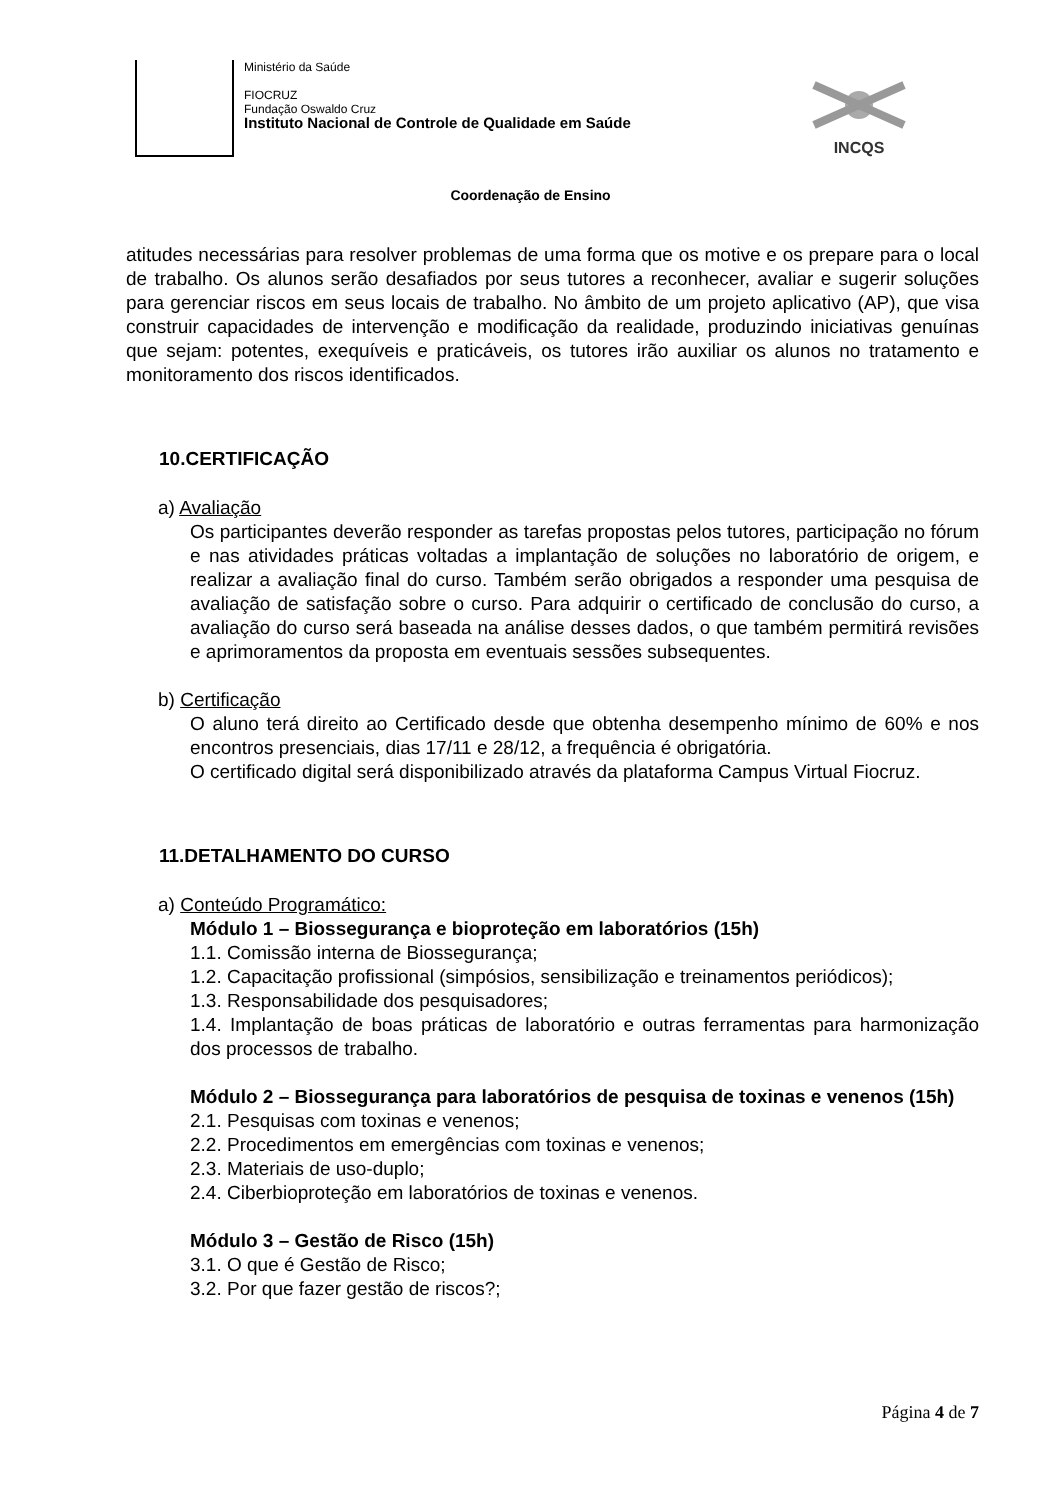Ministério da Saúde
FIOCRUZ
Fundação Oswaldo Cruz
Instituto Nacional de Controle de Qualidade em Saúde
INCQS
Coordenação de Ensino
atitudes necessárias para resolver problemas de uma forma que os motive e os prepare para o local de trabalho. Os alunos serão desafiados por seus tutores a reconhecer, avaliar e sugerir soluções para gerenciar riscos em seus locais de trabalho. No âmbito de um projeto aplicativo (AP), que visa construir capacidades de intervenção e modificação da realidade, produzindo iniciativas genuínas que sejam: potentes, exequíveis e praticáveis, os tutores irão auxiliar os alunos no tratamento e monitoramento dos riscos identificados.
10.CERTIFICAÇÃO
a) Avaliação
Os participantes deverão responder as tarefas propostas pelos tutores, participação no fórum e nas atividades práticas voltadas a implantação de soluções no laboratório de origem, e realizar a avaliação final do curso. Também serão obrigados a responder uma pesquisa de avaliação de satisfação sobre o curso. Para adquirir o certificado de conclusão do curso, a avaliação do curso será baseada na análise desses dados, o que também permitirá revisões e aprimoramentos da proposta em eventuais sessões subsequentes.
b) Certificação
O aluno terá direito ao Certificado desde que obtenha desempenho mínimo de 60% e nos encontros presenciais, dias 17/11 e 28/12, a frequência é obrigatória.
O certificado digital será disponibilizado através da plataforma Campus Virtual Fiocruz.
11.DETALHAMENTO DO CURSO
a) Conteúdo Programático:
Módulo 1 – Biossegurança e bioproteção em laboratórios (15h)
1.1. Comissão interna de Biossegurança;
1.2. Capacitação profissional (simpósios, sensibilização e treinamentos periódicos);
1.3. Responsabilidade dos pesquisadores;
1.4. Implantação de boas práticas de laboratório e outras ferramentas para harmonização dos processos de trabalho.
Módulo 2 – Biossegurança para laboratórios de pesquisa de toxinas e venenos (15h)
2.1. Pesquisas com toxinas e venenos;
2.2. Procedimentos em emergências com toxinas e venenos;
2.3. Materiais de uso-duplo;
2.4. Ciberbioproteção em laboratórios de toxinas e venenos.
Módulo 3 – Gestão de Risco (15h)
3.1. O que é Gestão de Risco;
3.2. Por que fazer gestão de riscos?;
Página 4 de 7